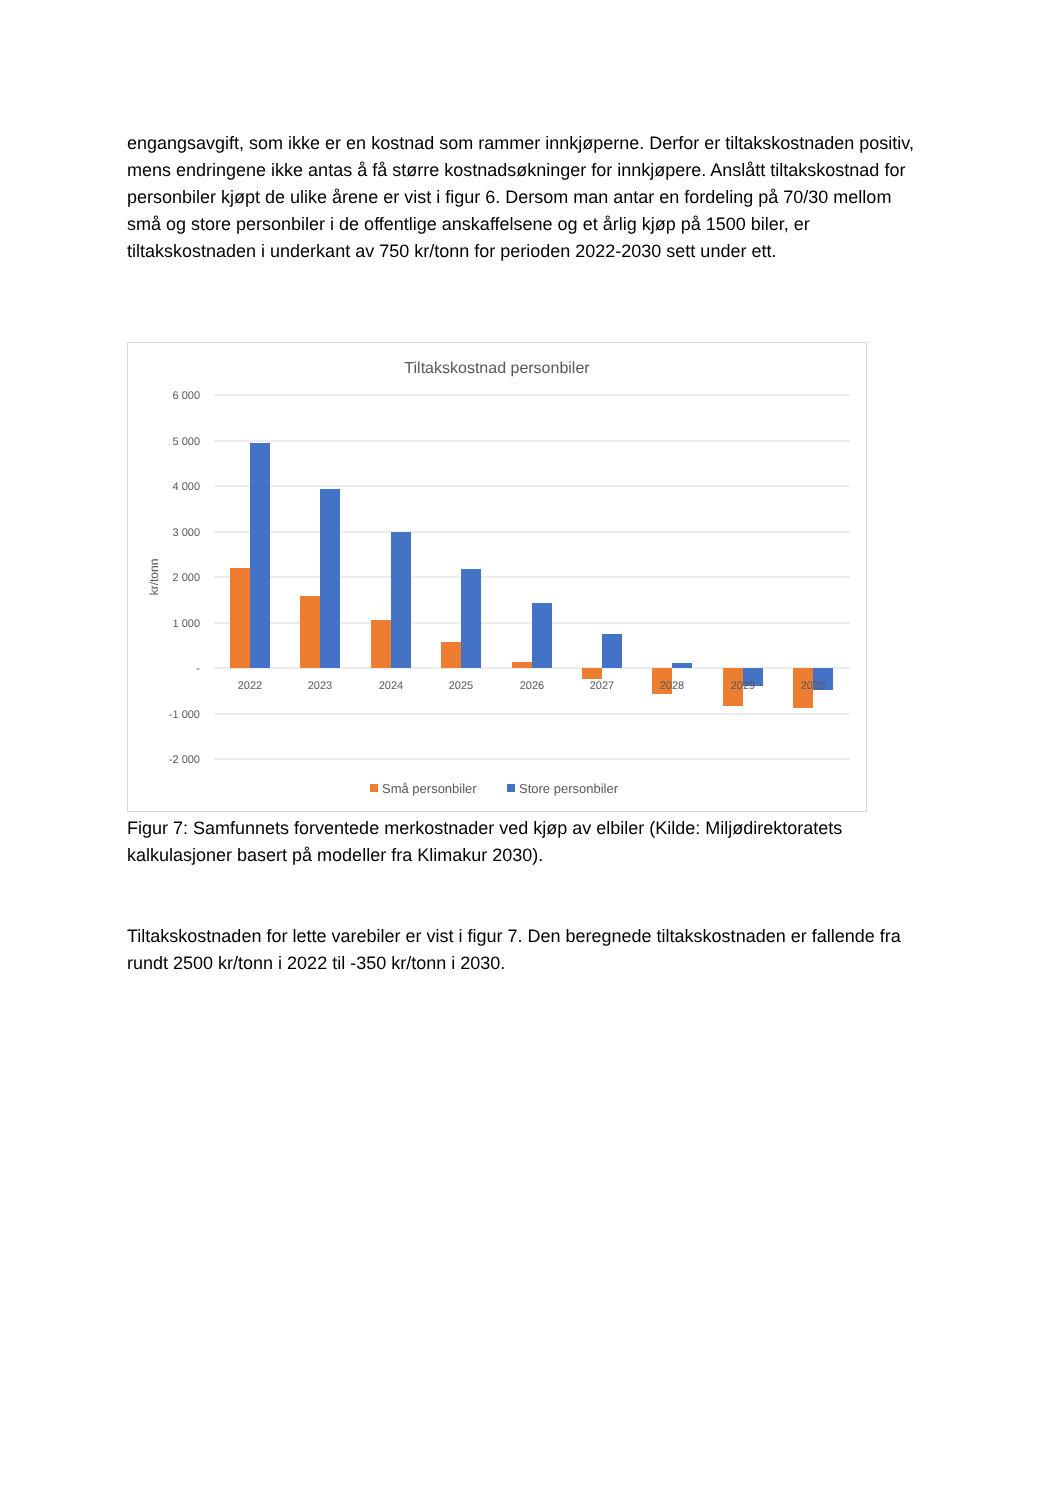engangsavgift, som ikke er en kostnad som rammer innkjøperne. Derfor er tiltakskostnaden positiv, mens endringene ikke antas å få større kostnadsøkninger for innkjøpere. Anslått tiltakskostnad for personbiler kjøpt de ulike årene er vist i figur 6. Dersom man antar en fordeling på 70/30 mellom små og store personbiler i de offentlige anskaffelsene og et årlig kjøp på 1500 biler, er tiltakskostnaden i underkant av 750 kr/tonn for perioden 2022-2030 sett under ett.
Tiltakskostnad personbiler
6 000
5 000
4 000
3 000
2 000
1 000
-
-1 000
-2 000
kr/tonn
2022
2023
2024
2025
2026
2027
2028
2029
2030
Små personbiler
Store personbiler
Figur 7: Samfunnets forventede merkostnader ved kjøp av elbiler (Kilde: Miljødirektoratets kalkulasjoner basert på modeller fra Klimakur 2030).
Tiltakskostnaden for lette varebiler er vist i figur 7. Den beregnede tiltakskostnaden er fallende fra rundt 2500 kr/tonn i 2022 til -350 kr/tonn i 2030.